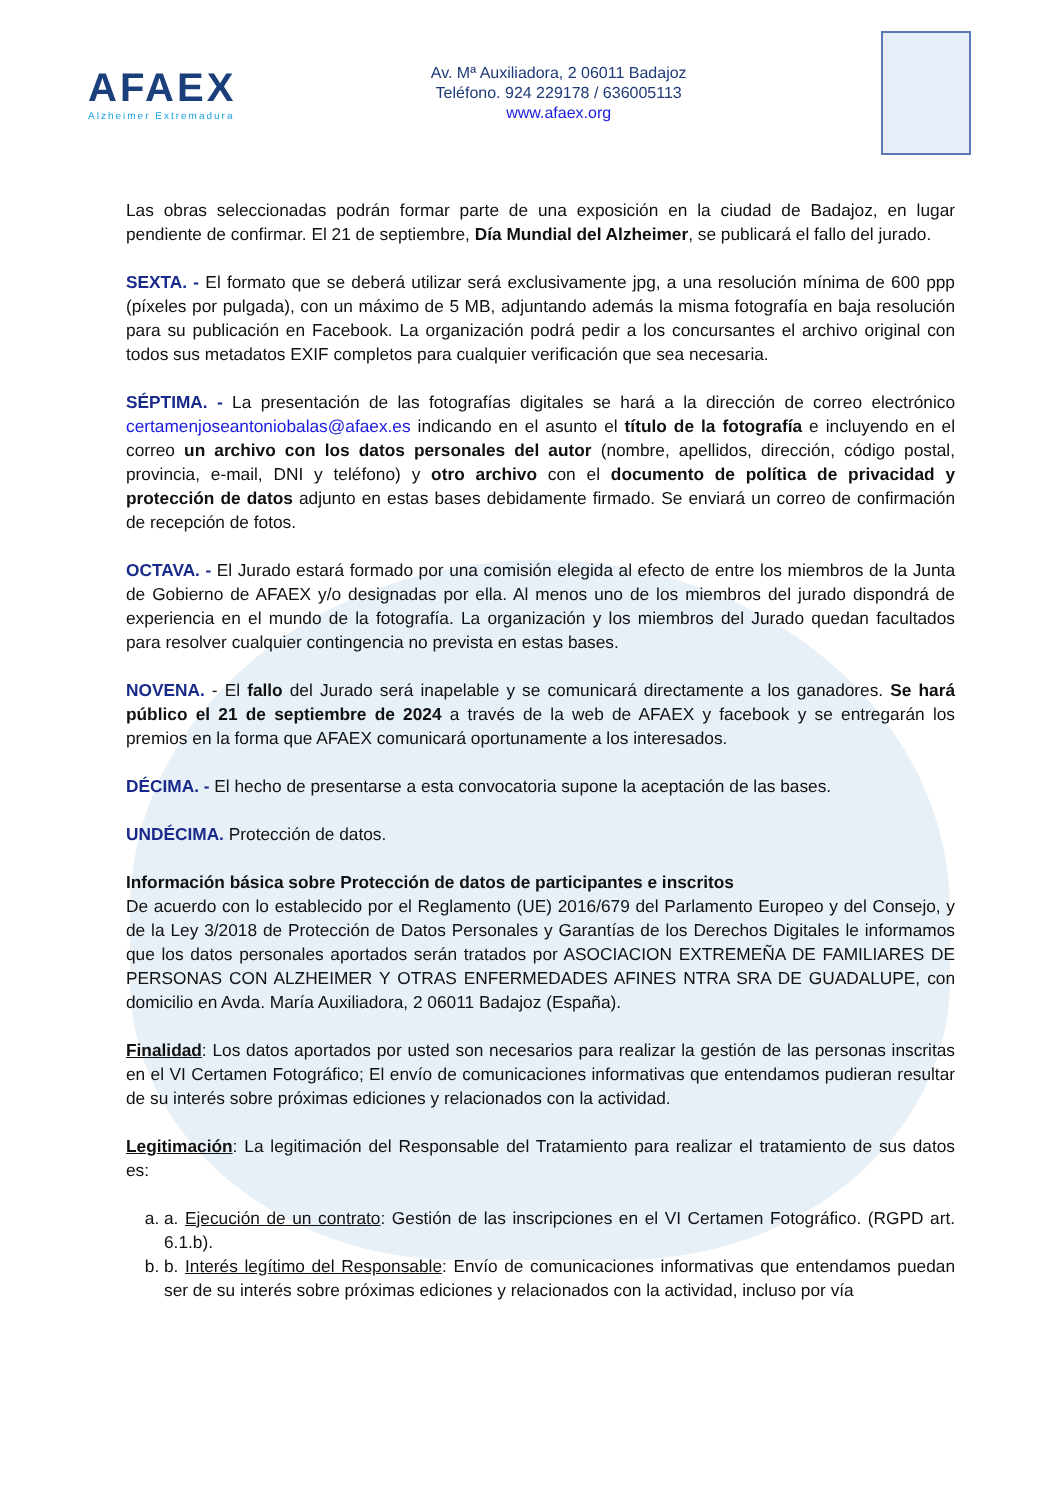AFAEX
Alzheimer Extremadura
Av. Mª Auxiliadora, 2 06011 Badajoz
Teléfono. 924 229178 / 636005113
www.afaex.org
Las obras seleccionadas podrán formar parte de una exposición en la ciudad de Badajoz, en lugar pendiente de confirmar. El 21 de septiembre, Día Mundial del Alzheimer, se publicará el fallo del jurado.
SEXTA. - El formato que se deberá utilizar será exclusivamente jpg, a una resolución mínima de 600 ppp (píxeles por pulgada), con un máximo de 5 MB, adjuntando además la misma fotografía en baja resolución para su publicación en Facebook. La organización podrá pedir a los concursantes el archivo original con todos sus metadatos EXIF completos para cualquier verificación que sea necesaria.
SÉPTIMA. - La presentación de las fotografías digitales se hará a la dirección de correo electrónico certamenjoseantoniobalas@afaex.es indicando en el asunto el título de la fotografía e incluyendo en el correo un archivo con los datos personales del autor (nombre, apellidos, dirección, código postal, provincia, e-mail, DNI y teléfono) y otro archivo con el documento de política de privacidad y protección de datos adjunto en estas bases debidamente firmado. Se enviará un correo de confirmación de recepción de fotos.
OCTAVA. - El Jurado estará formado por una comisión elegida al efecto de entre los miembros de la Junta de Gobierno de AFAEX y/o designadas por ella. Al menos uno de los miembros del jurado dispondrá de experiencia en el mundo de la fotografía. La organización y los miembros del Jurado quedan facultados para resolver cualquier contingencia no prevista en estas bases.
NOVENA. - El fallo del Jurado será inapelable y se comunicará directamente a los ganadores. Se hará público el 21 de septiembre de 2024 a través de la web de AFAEX y facebook y se entregarán los premios en la forma que AFAEX comunicará oportunamente a los interesados.
DÉCIMA. - El hecho de presentarse a esta convocatoria supone la aceptación de las bases.
UNDÉCIMA. Protección de datos.
Información básica sobre Protección de datos de participantes e inscritos
De acuerdo con lo establecido por el Reglamento (UE) 2016/679 del Parlamento Europeo y del Consejo, y de la Ley 3/2018 de Protección de Datos Personales y Garantías de los Derechos Digitales le informamos que los datos personales aportados serán tratados por ASOCIACION EXTREMEÑA DE FAMILIARES DE PERSONAS CON ALZHEIMER Y OTRAS ENFERMEDADES AFINES NTRA SRA DE GUADALUPE, con domicilio en Avda. María Auxiliadora, 2 06011 Badajoz (España).
Finalidad: Los datos aportados por usted son necesarios para realizar la gestión de las personas inscritas en el VI Certamen Fotográfico; El envío de comunicaciones informativas que entendamos pudieran resultar de su interés sobre próximas ediciones y relacionados con la actividad.
Legitimación: La legitimación del Responsable del Tratamiento para realizar el tratamiento de sus datos es:
a. a. Ejecución de un contrato: Gestión de las inscripciones en el VI Certamen Fotográfico. (RGPD art. 6.1.b).
b. b. Interés legítimo del Responsable: Envío de comunicaciones informativas que entendamos puedan ser de su interés sobre próximas ediciones y relacionados con la actividad, incluso por vía